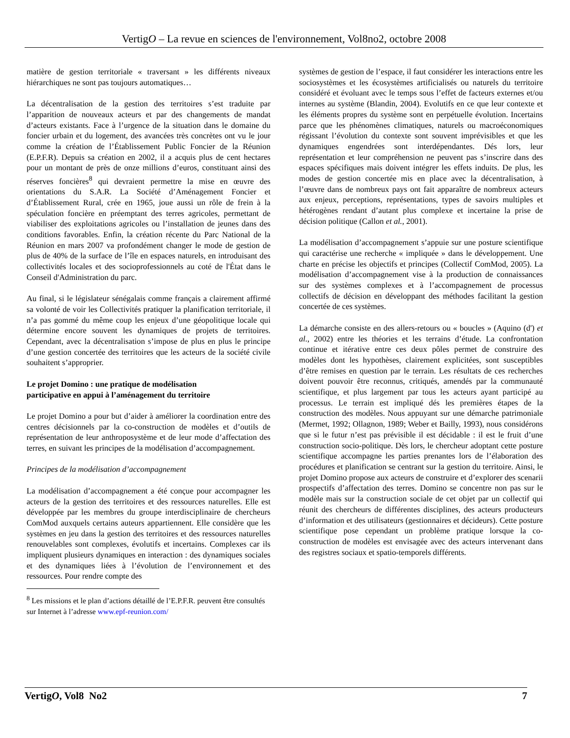VertigO – La revue en sciences de l'environnement, Vol8no2, octobre 2008
matière de gestion territoriale « traversant » les différents niveaux hiérarchiques ne sont pas toujours automatiques…
La décentralisation de la gestion des territoires s’est traduite par l’apparition de nouveaux acteurs et par des changements de mandat d’acteurs existants. Face à l’urgence de la situation dans le domaine du foncier urbain et du logement, des avancées très concrètes ont vu le jour comme la création de l’Établissement Public Foncier de la Réunion (E.P.F.R). Depuis sa création en 2002, il a acquis plus de cent hectares pour un montant de près de onze millions d’euros, constituant ainsi des réserves foncières<sup>8</sup> qui devraient permettre la mise en œuvre des orientations du S.A.R. La Société d’Aménagement Foncier et d’Établissement Rural, crée en 1965, joue aussi un rôle de frein à la spéculation foncière en préemptant des terres agricoles, permettant de viabiliser des exploitations agricoles ou l’installation de jeunes dans des conditions favorables. Enfin, la création récente du Parc National de la Réunion en mars 2007 va profondément changer le mode de gestion de plus de 40% de la surface de l’île en espaces naturels, en introduisant des collectivités locales et des socioprofessionnels au coté de l'État dans le Conseil d'Administration du parc.
Au final, si le législateur sénégalais comme français a clairement affirmé sa volonté de voir les Collectivités pratiquer la planification territoriale, il n’a pas gommé du même coup les enjeux d’une géopolitique locale qui détermine encore souvent les dynamiques de projets de territoires. Cependant, avec la décentralisation s’impose de plus en plus le principe d’une gestion concertée des territoires que les acteurs de la société civile souhaitent s’approprier.
Le projet Domino : une pratique de modélisation
participative en appui à l’aménagement du territoire
Le projet Domino a pour but d’aider à améliorer la coordination entre des centres décisionnels par la co-construction de modèles et d’outils de représentation de leur anthroposystème et de leur mode d’affectation des terres, en suivant les principes de la modélisation d’accompagnement.
Principes de la modélisation d’accompagnement
La modélisation d’accompagnement a été conçue pour accompagner les acteurs de la gestion des territoires et des ressources naturelles. Elle est développée par les membres du groupe interdisciplinaire de chercheurs ComMod auxquels certains auteurs appartiennent. Elle considère que les systèmes en jeu dans la gestion des territoires et des ressources naturelles renouvelables sont complexes, évolutifs et incertains. Complexes car ils impliquent plusieurs dynamiques en interaction : des dynamiques sociales et des dynamiques liées à l’évolution de l’environnement et des ressources. Pour rendre compte des
<sup>8</sup> Les missions et le plan d’actions détaillé de l’E.P.F.R. peuvent être consultés sur Internet à l’adresse www.epf-reunion.com/
systèmes de gestion de l’espace, il faut considérer les interactions entre les sociosystèmes et les écosystèmes artificialisés ou naturels du territoire considéré et évoluant avec le temps sous l’effet de facteurs externes et/ou internes au système (Blandin, 2004). Evolutifs en ce que leur contexte et les éléments propres du système sont en perpétuelle évolution. Incertains parce que les phénomènes climatiques, naturels ou macroéconomiques régissant l’évolution du contexte sont souvent imprévisibles et que les dynamiques engendrées sont interdépendantes. Dés lors, leur représentation et leur compréhension ne peuvent pas s’inscrire dans des espaces spécifiques mais doivent intégrer les effets induits. De plus, les modes de gestion concertée mis en place avec la décentralisation, à l’œuvre dans de nombreux pays ont fait apparaître de nombreux acteurs aux enjeux, perceptions, représentations, types de savoirs multiples et hétérogènes rendant d’autant plus complexe et incertaine la prise de décision politique (Callon et al., 2001).
La modélisation d’accompagnement s’appuie sur une posture scientifique qui caractérise une recherche « impliquée » dans le développement. Une charte en précise les objectifs et principes (Collectif ComMod, 2005). La modélisation d’accompagnement vise à la production de connaissances sur des systèmes complexes et à l’accompagnement de processus collectifs de décision en développant des méthodes facilitant la gestion concertée de ces systèmes.
La démarche consiste en des allers-retours ou « boucles » (Aquino (d') et al., 2002) entre les théories et les terrains d’étude. La confrontation continue et itérative entre ces deux pôles permet de construire des modèles dont les hypothèses, clairement explicitées, sont susceptibles d’être remises en question par le terrain. Les résultats de ces recherches doivent pouvoir être reconnus, critiqués, amendés par la communauté scientifique, et plus largement par tous les acteurs ayant participé au processus. Le terrain est impliqué dés les premières étapes de la construction des modèles. Nous appuyant sur une démarche patrimoniale (Mermet, 1992; Ollagnon, 1989; Weber et Bailly, 1993), nous considérons que si le futur n’est pas prévisible il est décidable : il est le fruit d’une construction socio-politique. Dès lors, le chercheur adoptant cette posture scientifique accompagne les parties prenantes lors de l’élaboration des procédures et planification se centrant sur la gestion du territoire. Ainsi, le projet Domino propose aux acteurs de construire et d’explorer des scenarii prospectifs d’affectation des terres. Domino se concentre non pas sur le modèle mais sur la construction sociale de cet objet par un collectif qui réunit des chercheurs de différentes disciplines, des acteurs producteurs d’information et des utilisateurs (gestionnaires et décideurs). Cette posture scientifique pose cependant un problème pratique lorsque la co-construction de modèles est envisagée avec des acteurs intervenant dans des registres sociaux et spatio-temporels différents.
VertigO, Vol8 No2 7